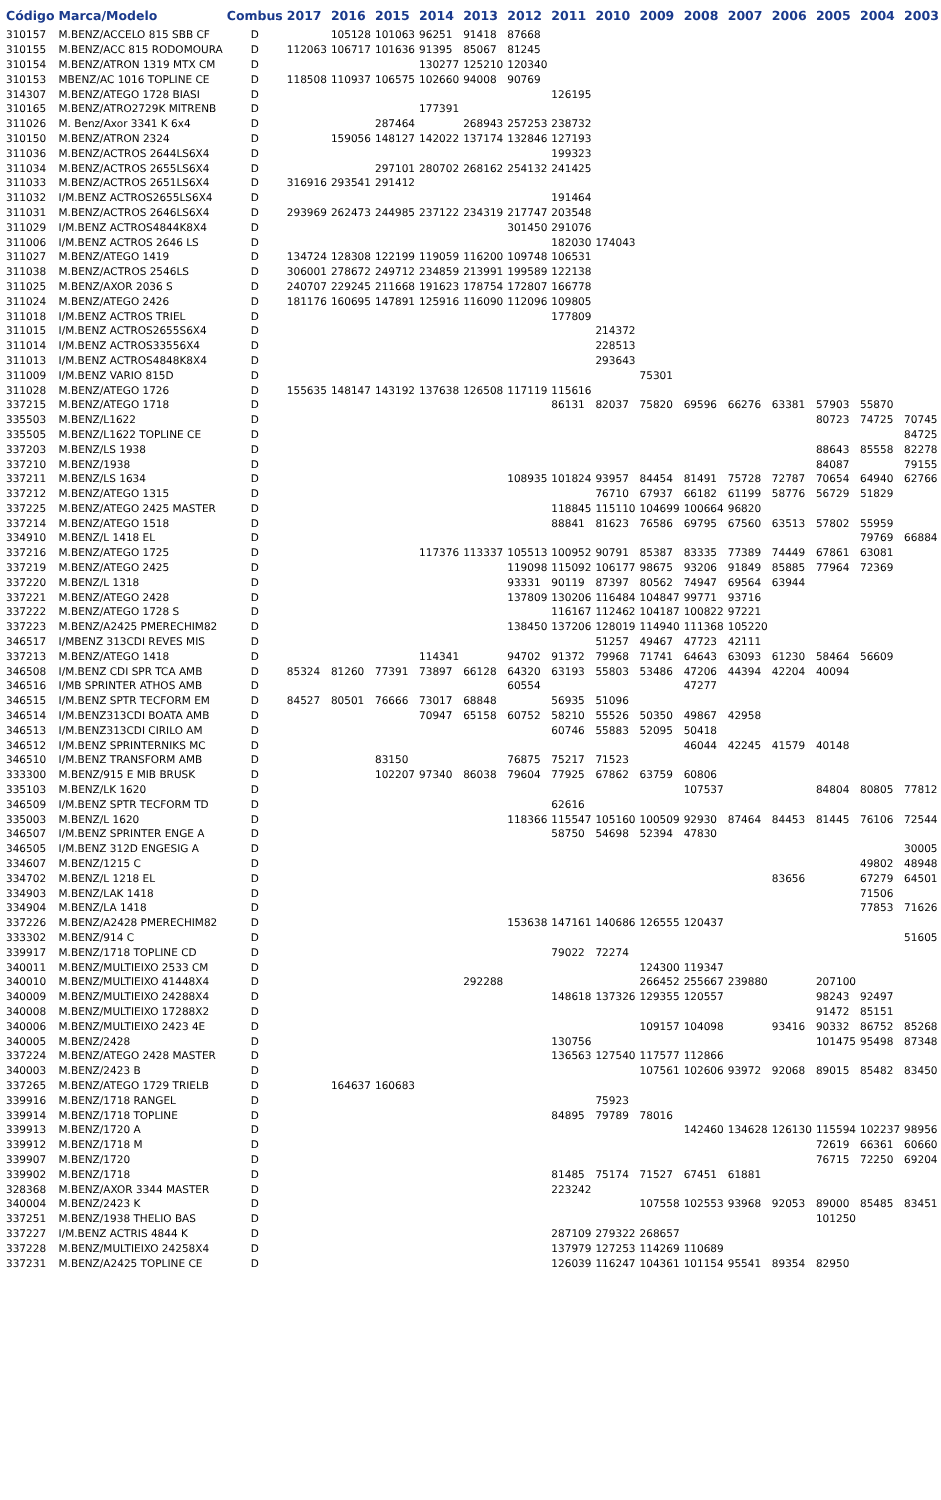| Código | Marca/Modelo | Combus | 2017 | 2016 | 2015 | 2014 | 2013 | 2012 | 2011 | 2010 | 2009 | 2008 | 2007 | 2006 | 2005 | 2004 | 2003 |
| --- | --- | --- | --- | --- | --- | --- | --- | --- | --- | --- | --- | --- | --- | --- | --- | --- | --- |
| 310157 | M.BENZ/ACCELO 815 SBB CF | D | | 105128 | 101063 | 96251 | 91418 | 87668 | | | | | | | | | |
| 310155 | M.BENZ/ACC 815 RODOMOURA | D | 112063 | 106717 | 101636 | 91395 | 85067 | 81245 | | | | | | | | | |
| 310154 | M.BENZ/ATRON 1319 MTX CM | D | | | | 130277 | 125210 | 120340 | | | | | | | | | |
| 310153 | MBENZ/AC 1016 TOPLINE CE | D | 118508 | 110937 | 106575 | 102660 | 94008 | 90769 | | | | | | | | | |
| 314307 | M.BENZ/ATEGO 1728 BIASI | D | | | | | | | 126195 | | | | | | | | |
| 310165 | M.BENZ/ATRO2729K MITRENB | D | | | | 177391 | | | | | | | | | | | |
| 311026 | M. Benz/Axor 3341 K 6x4 | D | | | 287464 | | 268943 | 257253 | 238732 | | | | | | | | |
| 310150 | M.BENZ/ATRON 2324 | D | | 159056 | 148127 | 142022 | 137174 | 132846 | 127193 | | | | | | | | |
| 311036 | M.BENZ/ACTROS 2644LS6X4 | D | | | | | | | 199323 | | | | | | | | |
| 311034 | M.BENZ/ACTROS 2655LS6X4 | D | | | 297101 | 280702 | 268162 | 254132 | 241425 | | | | | | | | |
| 311033 | M.BENZ/ACTROS 2651LS6X4 | D | 316916 | 293541 | 291412 | | | | | | | | | | | | |
| 311032 | I/M.BENZ ACTROS2655LS6X4 | D | | | | | | | 191464 | | | | | | | | |
| 311031 | M.BENZ/ACTROS 2646LS6X4 | D | 293969 | 262473 | 244985 | 237122 | 234319 | 217747 | 203548 | | | | | | | | |
| 311029 | I/M.BENZ ACTROS4844K8X4 | D | | | | | | 301450 | 291076 | | | | | | | | |
| 311006 | I/M.BENZ ACTROS 2646 LS | D | | | | | | | 182030 | 174043 | | | | | | | |
| 311027 | M.BENZ/ATEGO 1419 | D | 134724 | 128308 | 122199 | 119059 | 116200 | 109748 | 106531 | | | | | | | | |
| 311038 | M.BENZ/ACTROS 2546LS | D | 306001 | 278672 | 249712 | 234859 | 213991 | 199589 | 122138 | | | | | | | | |
| 311025 | M.BENZ/AXOR 2036 S | D | 240707 | 229245 | 211668 | 191623 | 178754 | 172807 | 166778 | | | | | | | | |
| 311024 | M.BENZ/ATEGO 2426 | D | 181176 | 160695 | 147891 | 125916 | 116090 | 112096 | 109805 | | | | | | | | |
| 311018 | I/M.BENZ ACTROS TRIEL | D | | | | | | | 177809 | | | | | | | | |
| 311015 | I/M.BENZ ACTROS2655S6X4 | D | | | | | | | | 214372 | | | | | | | |
| 311014 | I/M.BENZ ACTROS33556X4 | D | | | | | | | | 228513 | | | | | | | |
| 311013 | I/M.BENZ ACTROS4848K8X4 | D | | | | | | | | 293643 | | | | | | | |
| 311009 | I/M.BENZ VARIO 815D | D | | | | | | | | | 75301 | | | | | | |
| 311028 | M.BENZ/ATEGO 1726 | D | 155635 | 148147 | 143192 | 137638 | 126508 | 117119 | 115616 | | | | | | | | |
| 337215 | M.BENZ/ATEGO 1718 | D | | | | | | | 86131 | 82037 | 75820 | 69596 | 66276 | 63381 | 57903 | 55870 | |
| 335503 | M.BENZ/L1622 | D | | | | | | | | | | | | | 80723 | 74725 | 70745 |
| 335505 | M.BENZ/L1622 TOPLINE CE | D | | | | | | | | | | | | | | | 84725 |
| 337203 | M.BENZ/LS 1938 | D | | | | | | | | | | | | | 88643 | 85558 | 82278 |
| 337210 | M.BENZ/1938 | D | | | | | | | | | | | | | 84087 | | 79155 |
| 337211 | M.BENZ/LS 1634 | D | | | | | | 108935 | 101824 | 93957 | 84454 | 81491 | 75728 | 72787 | 70654 | 64940 | 62766 |
| 337212 | M.BENZ/ATEGO 1315 | D | | | | | | | | 76710 | 67937 | 66182 | 61199 | 58776 | 56729 | 51829 | |
| 337225 | M.BENZ/ATEGO 2425 MASTER | D | | | | | | | 118845 | 115110 | 104699 | 100664 | 96820 | | | | |
| 337214 | M.BENZ/ATEGO 1518 | D | | | | | | | 88841 | 81623 | 76586 | 69795 | 67560 | 63513 | 57802 | 55959 | |
| 334910 | M.BENZ/L 1418 EL | D | | | | | | | | | | | | | | 79769 | 66884 |
| 337216 | M.BENZ/ATEGO 1725 | D | | | | 117376 | 113337 | 105513 | 100952 | 90791 | 85387 | 83335 | 77389 | 74449 | 67861 | 63081 | |
| 337219 | M.BENZ/ATEGO 2425 | D | | | | | | 119098 | 115092 | 106177 | 98675 | 93206 | 91849 | 85885 | 77964 | 72369 | |
| 337220 | M.BENZ/L 1318 | D | | | | | | 93331 | 90119 | 87397 | 80562 | 74947 | 69564 | 63944 | | | |
| 337221 | M.BENZ/ATEGO 2428 | D | | | | | | 137809 | 130206 | 116484 | 104847 | 99771 | 93716 | | | | |
| 337222 | M.BENZ/ATEGO 1728 S | D | | | | | | | 116167 | 112462 | 104187 | 100822 | 97221 | | | | |
| 337223 | M.BENZ/A2425 PMERECHIM82 | D | | | | | | 138450 | 137206 | 128019 | 114940 | 111368 | 105220 | | | | |
| 346517 | I/MBENZ 313CDI REVES MIS | D | | | | | | | | 51257 | 49467 | 47723 | 42111 | | | | |
| 337213 | M.BENZ/ATEGO 1418 | D | | | | 114341 | | 94702 | 91372 | 79968 | 71741 | 64643 | 63093 | 61230 | 58464 | 56609 | |
| 346508 | I/M.BENZ CDI SPR TCA AMB | D | 85324 | 81260 | 77391 | 73897 | 66128 | 64320 | 63193 | 55803 | 53486 | 47206 | 44394 | 42204 | 40094 | | |
| 346516 | I/MB SPRINTER ATHOS AMB | D | | | | | | 60554 | | | | 47277 | | | | | |
| 346515 | I/M.BENZ SPTR TECFORM EM | D | 84527 | 80501 | 76666 | 73017 | 68848 | | 56935 | 51096 | | | | | | | |
| 346514 | I/M.BENZ313CDI BOATA AMB | D | | | | 70947 | 65158 | 60752 | 58210 | 55526 | 50350 | 49867 | 42958 | | | | |
| 346513 | I/M.BENZ313CDI CIRILO AM | D | | | | | | | 60746 | 55883 | 52095 | 50418 | | | | | |
| 346512 | I/M.BENZ SPRINTERNIKS MC | D | | | | | | | | | | 46044 | 42245 | 41579 | 40148 | | |
| 346510 | I/M.BENZ TRANSFORM AMB | D | | | 83150 | | | 76875 | 75217 | 71523 | | | | | | | |
| 333300 | M.BENZ/915 E MIB BRUSK | D | | | 102207 | 97340 | 86038 | 79604 | 77925 | 67862 | 63759 | 60806 | | | | | |
| 335103 | M.BENZ/LK 1620 | D | | | | | | | | | | 107537 | | | 84804 | 80805 | 77812 |
| 346509 | I/M.BENZ SPTR TECFORM TD | D | | | | | | | 62616 | | | | | | | | |
| 335003 | M.BENZ/L 1620 | D | | | | | | 118366 | 115547 | 105160 | 100509 | 92930 | 87464 | 84453 | 81445 | 76106 | 72544 |
| 346507 | I/M.BENZ SPRINTER ENGE A | D | | | | | | | 58750 | 54698 | 52394 | 47830 | | | | | |
| 346505 | I/M.BENZ 312D ENGESIG A | D | | | | | | | | | | | | | | | 30005 |
| 334607 | M.BENZ/1215 C | D | | | | | | | | | | | | | | 49802 | 48948 |
| 334702 | M.BENZ/L 1218 EL | D | | | | | | | | | | | | 83656 | | 67279 | 64501 |
| 334903 | M.BENZ/LAK 1418 | D | | | | | | | | | | | | | | 71506 | |
| 334904 | M.BENZ/LA 1418 | D | | | | | | | | | | | | | | 77853 | 71626 |
| 337226 | M.BENZ/A2428 PMERECHIM82 | D | | | | | | 153638 | 147161 | 140686 | 126555 | 120437 | | | | | |
| 333302 | M.BENZ/914 C | D | | | | | | | | | | | | | | | 51605 |
| 339917 | M.BENZ/1718 TOPLINE CD | D | | | | | | | 79022 | 72274 | | | | | | | |
| 340011 | M.BENZ/MULTIEIXO 2533 CM | D | | | | | | | | | 124300 | 119347 | | | | | |
| 340010 | M.BENZ/MULTIEIXO 41448X4 | D | | | | | 292288 | | | | 266452 | 255667 | 239880 | | 207100 | | |
| 340009 | M.BENZ/MULTIEIXO 24288X4 | D | | | | | | | 148618 | 137326 | 129355 | 120557 | | | 98243 | 92497 | |
| 340008 | M.BENZ/MULTIEIXO 17288X2 | D | | | | | | | | | | | | | 91472 | 85151 | |
| 340006 | M.BENZ/MULTIEIXO 2423 4E | D | | | | | | | | | 109157 | 104098 | | 93416 | 90332 | 86752 | 85268 |
| 340005 | M.BENZ/2428 | D | | | | | | | 130756 | | | | | | 101475 | 95498 | 87348 |
| 337224 | M.BENZ/ATEGO 2428 MASTER | D | | | | | | | 136563 | 127540 | 117577 | 112866 | | | | | |
| 340003 | M.BENZ/2423 B | D | | | | | | | | | 107561 | 102606 | 93972 | 92068 | 89015 | 85482 | 83450 |
| 337265 | M.BENZ/ATEGO 1729 TRIELB | D | | 164637 | 160683 | | | | | | | | | | | | |
| 339916 | M.BENZ/1718 RANGEL | D | | | | | | | | 75923 | | | | | | | |
| 339914 | M.BENZ/1718 TOPLINE | D | | | | | | | 84895 | 79789 | 78016 | | | | | | |
| 339913 | M.BENZ/1720 A | D | | | | | | | | | | 142460 | 134628 | 126130 | 115594 | 102237 | 98956 |
| 339912 | M.BENZ/1718 M | D | | | | | | | | | | | | | 72619 | 66361 | 60660 |
| 339907 | M.BENZ/1720 | D | | | | | | | | | | | | | 76715 | 72250 | 69204 |
| 339902 | M.BENZ/1718 | D | | | | | | | 81485 | 75174 | 71527 | 67451 | 61881 | | | | |
| 328368 | M.BENZ/AXOR 3344 MASTER | D | | | | | | | 223242 | | | | | | | | |
| 340004 | M.BENZ/2423 K | D | | | | | | | | | 107558 | 102553 | 93968 | 92053 | 89000 | 85485 | 83451 |
| 337251 | M.BENZ/1938 THELIO BAS | D | | | | | | | | | | | | | 101250 | | |
| 337227 | I/M.BENZ ACTRIS 4844 K | D | | | | | | | 287109 | 279322 | 268657 | | | | | | |
| 337228 | M.BENZ/MULTIEIXO 24258X4 | D | | | | | | | 137979 | 127253 | 114269 | 110689 | | | | | |
| 337231 | M.BENZ/A2425 TOPLINE CE | D | | | | | | | 126039 | 116247 | 104361 | 101154 | 95541 | 89354 | 82950 | | |